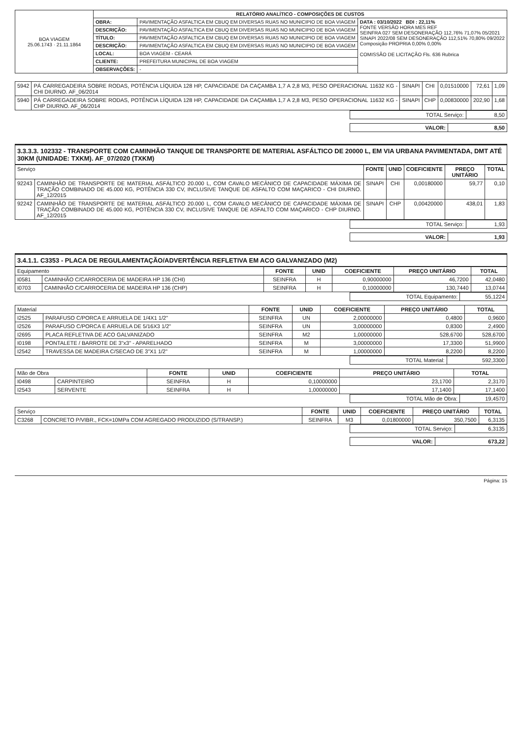| BOA VIAGEM 25.06.1743 · 21.11.1864 | RELATÓRIO ANALÍTICO - COMPOSIÇÕES DE CUSTOS | | |
| | OBRA: | PAVIMENTAÇÃO ASFALTICA EM CBUQ EM DIVERSAS RUAS NO MUNICIPIO DE BOA VIAGEM | DATA : 03/10/2022 BDI : 22,11% FONTE VERSÃO HORA MES REF SEINFRA 027 SEM DESONERAÇÃO 112,76% 71,07% 05/2021 SINAPI 2022/08 SEM DESONERAÇÃO 112,51% 70,80% 09/2022 Composição PROPRIA 0,00% 0,00% COMISSÃO DE LICITAÇÃO Fls. 636 Rubrica |
| | DESCRIÇÃO: | PAVIMENTAÇÃO ASFALTICA EM CBUQ EM DIVERSAS RUAS NO MUNICIPIO DE BOA VIAGEM | |
| | TÍTULO: | PAVIMENTAÇÃO ASFALTICA EM CBUQ EM DIVERSAS RUAS NO MUNICIPIO DE BOA VIAGEM | |
| | DESCRIÇÃO: | PAVIMENTAÇÃO ASFALTICA EM CBUQ EM DIVERSAS RUAS NO MUNICIPIO DE BOA VIAGEM | |
| | LOCAL: | BOA VIAGEM - CEARÁ | |
| | CLIENTE: | PREFEITURA MUNICIPAL DE BOA VIAGEM | |
| | OBSERVAÇÕES: | - | |
| 5942 | PÁ CARREGADEIRA SOBRE RODAS, POTÊNCIA LÍQUIDA 128 HP, CAPACIDADE DA CAÇAMBA 1,7 A 2,8 M3, PESO OPERACIONAL 11632 KG - CHI DIURNO. AF_06/2014 | SINAPI | CHI | 0,01510000 | 72,61 | 1,09 |
| 5940 | PÁ CARREGADEIRA SOBRE RODAS, POTÊNCIA LÍQUIDA 128 HP, CAPACIDADE DA CAÇAMBA 1,7 A 2,8 M3, PESO OPERACIONAL 11632 KG - CHP DIURNO. AF_06/2014 | SINAPI | CHP | 0,00830000 | 202,90 | 1,68 |
| TOTAL Serviço: | 8,50 |
| VALOR: | 8,50 |
3.3.3.3. 102332 - TRANSPORTE COM CAMINHÃO TANQUE DE TRANSPORTE DE MATERIAL ASFÁLTICO DE 20000 L, EM VIA URBANA PAVIMENTADA, DMT ATÉ 30KM (UNIDADE: TXKM). AF_07/2020 (TXKM)
| Serviço | | FONTE | UNID | COEFICIENTE | PREÇO UNITÁRIO | TOTAL |
| 92243 | CAMINHÃO DE TRANSPORTE DE MATERIAL ASFÁLTICO 20.000 L, COM CAVALO MECÂNICO DE CAPACIDADE MÁXIMA DE TRAÇÃO COMBINADO DE 45.000 KG, POTÊNCIA 330 CV, INCLUSIVE TANQUE DE ASFALTO COM MAÇARICO - CHI DIURNO. AF_12/2015 | SINAPI | CHI | 0,00180000 | 59,77 | 0,10 |
| 92242 | CAMINHÃO DE TRANSPORTE DE MATERIAL ASFÁLTICO 20.000 L, COM CAVALO MECÂNICO DE CAPACIDADE MÁXIMA DE TRAÇÃO COMBINADO DE 45.000 KG, POTÊNCIA 330 CV, INCLUSIVE TANQUE DE ASFALTO COM MAÇARICO - CHP DIURNO. AF_12/2015 | SINAPI | CHP | 0,00420000 | 438,01 | 1,83 |
| TOTAL Serviço: | 1,93 |
| VALOR: | 1,93 |
3.4.1.1. C3353 - PLACA DE REGULAMENTAÇÃO/ADVERTÊNCIA REFLETIVA EM ACO GALVANIZADO (M2)
| Equipamento | | FONTE | UNID | COEFICIENTE | PREÇO UNITÁRIO | TOTAL |
| I0581 | CAMINHÃO C/CARROCERIA DE MADEIRA HP 136 (CHI) | SEINFRA | H | 0,90000000 | 46,7200 | 42,0480 |
| I0703 | CAMINHÃO C/CARROCERIA DE MADEIRA HP 136 (CHP) | SEINFRA | H | 0,10000000 | 130,7440 | 13,0744 |
| TOTAL Equipamento: | 55,1224 |
| Material | | FONTE | UNID | COEFICIENTE | PREÇO UNITÁRIO | TOTAL |
| I2525 | PARAFUSO C/PORCA E ARRUELA DE 1/4X1 1/2" | SEINFRA | UN | 2,00000000 | 0,4800 | 0,9600 |
| I2526 | PARAFUSO C/PORCA E ARRUELA DE 5/16X3 1/2" | SEINFRA | UN | 3,00000000 | 0,8300 | 2,4900 |
| I2695 | PLACA REFLETIVA DE ACO GALVANIZADO | SEINFRA | M2 | 1,00000000 | 528,6700 | 528,6700 |
| I0198 | PONTALETE / BARROTE DE 3"x3" - APARELHADO | SEINFRA | M | 3,00000000 | 17,3300 | 51,9900 |
| I2542 | TRAVESSA DE MADEIRA C/SECAO DE 3"X1 1/2" | SEINFRA | M | 1,00000000 | 8,2200 | 8,2200 |
| TOTAL Material: | 592,3300 |
| Mão de Obra | | FONTE | UNID | COEFICIENTE | PREÇO UNITÁRIO | TOTAL |
| I0498 | CARPINTEIRO | SEINFRA | H | 0,10000000 | 23,1700 | 2,3170 |
| I2543 | SERVENTE | SEINFRA | H | 1,00000000 | 17,1400 | 17,1400 |
| TOTAL Mão de Obra: | 19,4570 |
| Serviço | | FONTE | UNID | COEFICIENTE | PREÇO UNITÁRIO | TOTAL |
| C3268 | CONCRETO P/VIBR., FCK=10MPa COM AGREGADO PRODUZIDO (S/TRANSP.) | SEINFRA | M3 | 0,01800000 | 350,7500 | 6,3135 |
| TOTAL Serviço: | 6,3135 |
| VALOR: | 673,22 |
Página: 15